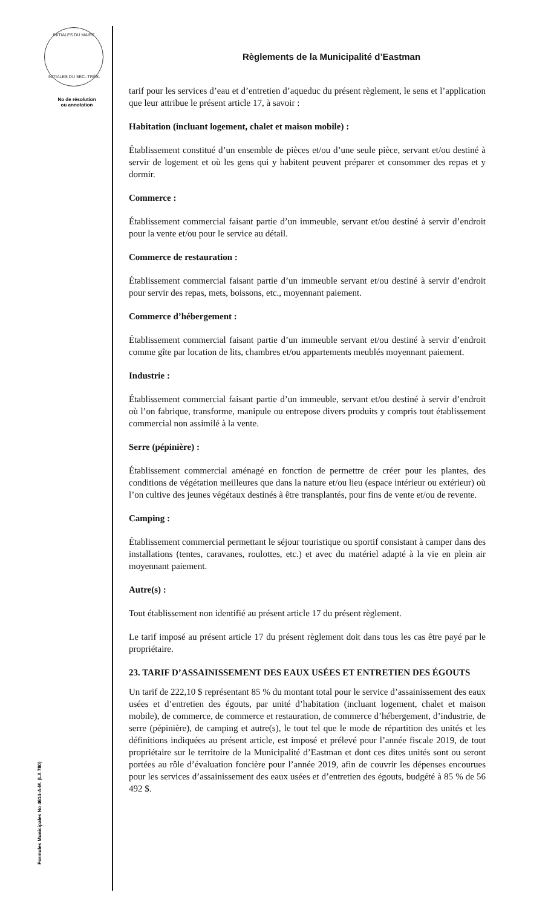INITIALES DU MAIRE
INITIALES DU SEC.-TRÉS.
No de résolution
ou annotation
Formules Municipales No 4614-A-M. (LA 780)
Règlements de la Municipalité d’Eastman
tarif pour les services d’eau et d’entretien d’aqueduc du présent règlement, le sens et l’application que leur attribue le présent article 17, à savoir :
Habitation (incluant logement, chalet et maison mobile) :
Établissement constitué d’un ensemble de pièces et/ou d’une seule pièce, servant et/ou destiné à servir de logement et où les gens qui y habitent peuvent préparer et consommer des repas et y dormir.
Commerce :
Établissement commercial faisant partie d’un immeuble, servant et/ou destiné à servir d’endroit pour la vente et/ou pour le service au détail.
Commerce de restauration :
Établissement commercial faisant partie d’un immeuble servant et/ou destiné à servir d’endroit pour servir des repas, mets, boissons, etc., moyennant paiement.
Commerce d’hébergement :
Établissement commercial faisant partie d’un immeuble servant et/ou destiné à servir d’endroit comme gîte par location de lits, chambres et/ou appartements meublés moyennant paiement.
Industrie :
Établissement commercial faisant partie d’un immeuble, servant et/ou destiné à servir d’endroit où l’on fabrique, transforme, manipule ou entrepose divers produits y compris tout établissement commercial non assimilé à la vente.
Serre (pépinière) :
Établissement commercial aménagé en fonction de permettre de créer pour les plantes, des conditions de végétation meilleures que dans la nature et/ou lieu (espace intérieur ou extérieur) où l’on cultive des jeunes végétaux destinés à être transplantés, pour fins de vente et/ou de revente.
Camping :
Établissement commercial permettant le séjour touristique ou sportif consistant à camper dans des installations (tentes, caravanes, roulottes, etc.) et avec du matériel adapté à la vie en plein air moyennant paiement.
Autre(s) :
Tout établissement non identifié au présent article 17 du présent règlement.
Le tarif imposé au présent article 17 du présent règlement doit dans tous les cas être payé par le propriétaire.
23. TARIF D’ASSAINISSEMENT DES EAUX USÉES ET ENTRETIEN DES ÉGOUTS
Un tarif de 222,10 $ représentant 85 % du montant total pour le service d’assainissement des eaux usées et d’entretien des égouts, par unité d’habitation (incluant logement, chalet et maison mobile), de commerce, de commerce et restauration, de commerce d’hébergement, d’industrie, de serre (pépinière), de camping et autre(s), le tout tel que le mode de répartition des unités et les définitions indiquées au présent article, est imposé et prélevé pour l’année fiscale 2019, de tout propriétaire sur le territoire de la Municipalité d’Eastman et dont ces dites unités sont ou seront portées au rôle d’évaluation foncière pour l’année 2019, afin de couvrir les dépenses encourues pour les services d’assainissement des eaux usées et d’entretien des égouts, budgété à 85 % de 56 492 $.